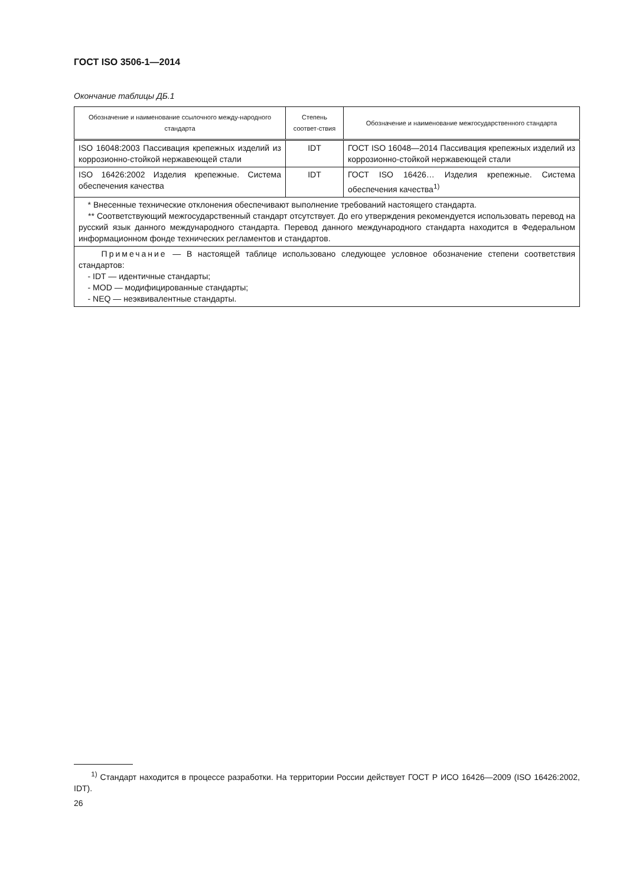ГОСТ ISO 3506-1—2014
Окончание таблицы ДБ.1
| Обозначение и наименование ссылочного междy-народного стандарта | Степень соответ-ствия | Обозначение и наименование межгосударственного стандарта |
| --- | --- | --- |
| ISO 16048:2003 Пассивация крепежных изделий из коррозионно-стойкой нержавеющей стали | IDT | ГОСТ ISO 16048—2014 Пассивация крепежных изделий из коррозионно-стойкой нержавеющей стали |
| ISO 16426:2002 Изделия крепежные. Система обеспечения качества | IDT | ГОСТ ISO 16426… Изделия крепежные. Система обеспечения качества<sup>1)</sup> |
| * Внесенные технические отклонения обеспечивают выполнение требований настоящего стандарта. ** Соответствующий межгосударственный стандарт отсутствует. До его утверждения рекомендуется использовать перевод на русский язык данного международного стандарта. Перевод данного международного стандарта находится в Федеральном информационном фонде технических регламентов и стандартов. | | |
| Примечание — В настоящей таблице использовано следующее условное обозначение степени соответствия стандартов: - IDT — идентичные стандарты; - MOD — модифицированные стандарты; - NEQ — неэквивалентные стандарты. | | |
<sup>1)</sup> Стандарт находится в процессе разработки. На территории России действует ГОСТ Р ИСО 16426—2009 (ISO 16426:2002, IDT).
26